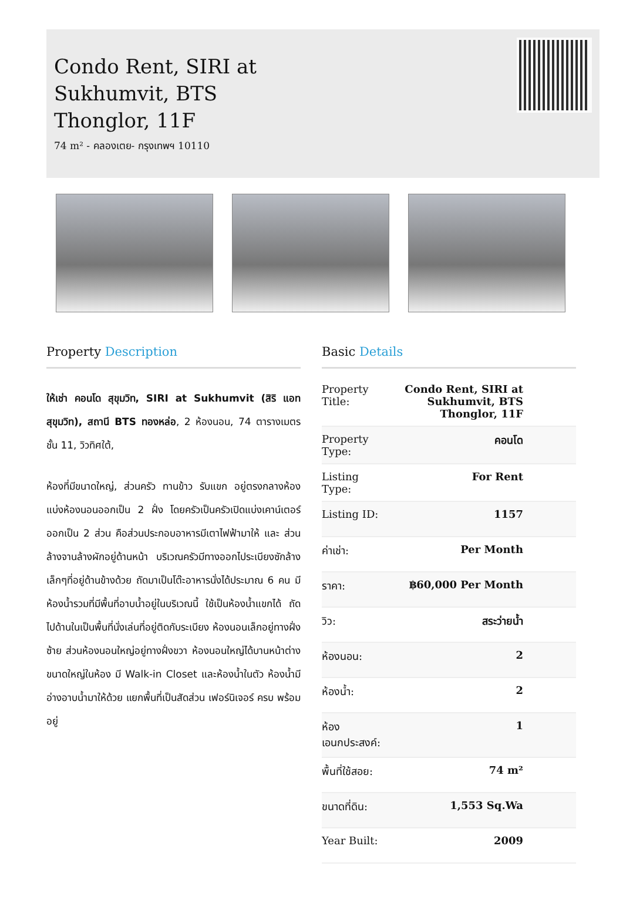Condo Rent, SIRI at Sukhumvit, BTS Thonglor, 11F
74 m² - คลองเตย- กรุงเทพฯ 10110
Property Description
ให้เช่า คอนโด สุขุมวิท, SIRI at Sukhumvit (สิริ แอท สุขุมวิท), สถานี BTS ทองหล่อ, 2 ห้องนอน, 74 ตารางเมตร ชั้น 11, วิวทิศใต้,
ห้องที่มีขนาดใหญ่, ส่วนครัว ทานข้าว รับแขก อยู่ตรงกลางห้องแบ่งห้องนอนออกเป็น 2 ฝั่ง โดยครัวเป็นครัวเปิดแบ่งเคาน์เตอร์ออกเป็น 2 ส่วน คือส่วนประกอบอาหารมีเตาไฟฟ้ามาให้ และ ส่วนล้างจานล้างผักอยู่ด้านหน้า บริเวณครัวมีทางออกไประเบียงซักล้างเล็กๆที่อยู่ด้านข้างด้วย ถัดมาเป็นโต๊ะอาหารนั่งได้ประมาณ 6 คน มีห้องน้ำรวมที่มีพื้นที่อาบน้ำอยู่ในบริเวณนี้ ใช้เป็นห้องน้ำแขกได้ ถัดไปด้านในเป็นพื้นที่นั่งเล่นที่อยู่ติดกับระเบียง ห้องนอนเล็กอยู่ทางฝั่งซ้าย ส่วนห้องนอนใหญ่อยู่ทางฝั่งขวา ห้องนอนใหญ่ได้บานหน้าต่างขนาดใหญ่ในห้อง มี Walk-in Closet และห้องน้ำในตัว ห้องน้ำมีอ่างอาบน้ำมาให้ด้วย แยกพื้นที่เป็นสัดส่วน เฟอร์นิเจอร์ ครบ พร้อมอยู่
Basic Details
| Property Title: | Condo Rent, SIRI at Sukhumvit, BTS Thonglor, 11F |
| Property Type: | คอนโด |
| Listing Type: | For Rent |
| Listing ID: | 1157 |
| ค่าเช่า: | Per Month |
| ราคา: | ฿60,000 Per Month |
| วิว: | สระว่ายน้ำ |
| ห้องนอน: | 2 |
| ห้องน้ำ: | 2 |
| ห้องเอนกประสงค์: | 1 |
| พื้นที่ใช้สอย: | 74 m² |
| ขนาดที่ดิน: | 1,553 Sq.Wa |
| Year Built: | 2009 |